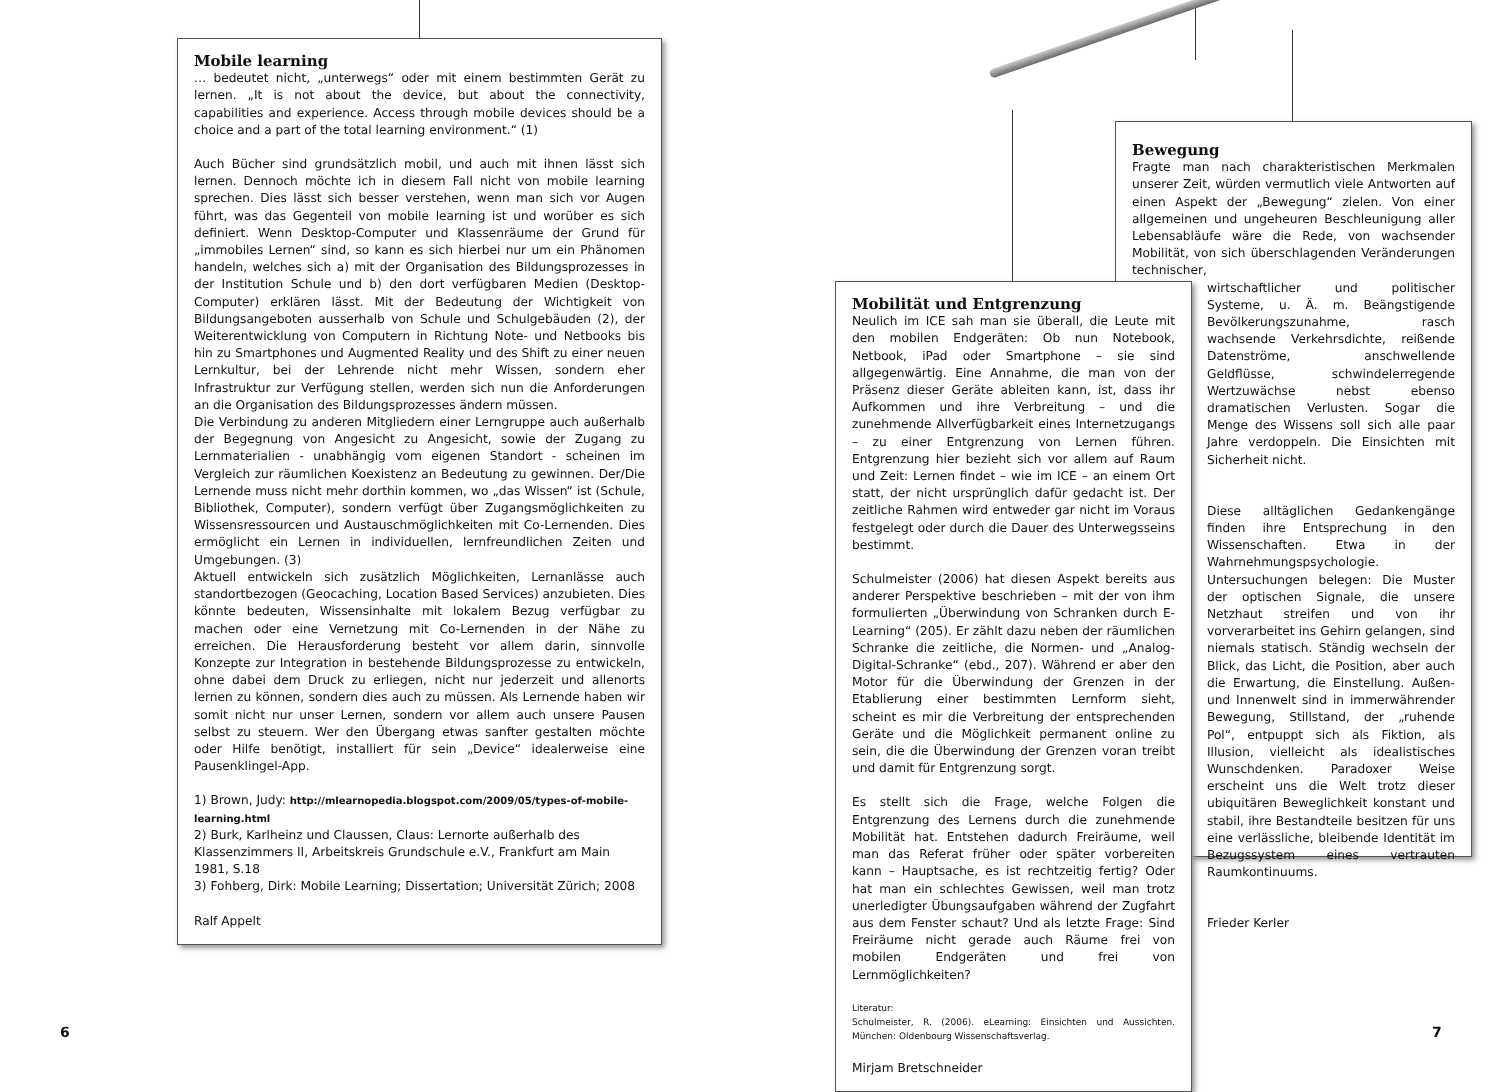Mobile learning
… bedeutet nicht, „unterwegs“ oder mit einem bestimmten Gerät zu lernen. „It is not about the device, but about the connectivity, capabilities and experience. Access through mobile devices should be a choice and a part of the total learning environment.“ (1)
Auch Bücher sind grundsätzlich mobil, und auch mit ihnen lässt sich lernen. Dennoch möchte ich in diesem Fall nicht von mobile learning sprechen. Dies lässt sich besser verstehen, wenn man sich vor Augen führt, was das Gegenteil von mobile learning ist und worüber es sich definiert. Wenn Desktop-Computer und Klassenräume der Grund für „immobiles Lernen“ sind, so kann es sich hierbei nur um ein Phänomen handeln, welches sich a) mit der Organisation des Bildungsprozesses in der Institution Schule und b) den dort verfügbaren Medien (Desktop-Computer) erklären lässt. Mit der Bedeutung der Wichtigkeit von Bildungsangeboten ausserhalb von Schule und Schulgebäuden (2), der Weiterentwicklung von Computern in Richtung Note- und Netbooks bis hin zu Smartphones und Augmented Reality und des Shift zu einer neuen Lernkultur, bei der Lehrende nicht mehr Wissen, sondern eher Infrastruktur zur Verfügung stellen, werden sich nun die Anforderungen an die Organisation des Bildungsprozesses ändern müssen.
Die Verbindung zu anderen Mitgliedern einer Lerngruppe auch außerhalb der Begegnung von Angesicht zu Angesicht, sowie der Zugang zu Lernmaterialien - unabhängig vom eigenen Standort - scheinen im Vergleich zur räumlichen Koexistenz an Bedeutung zu gewinnen. Der/Die Lernende muss nicht mehr dorthin kommen, wo „das Wissen“ ist (Schule, Bibliothek, Computer), sondern verfügt über Zugangsmöglichkeiten zu Wissensressourcen und Austauschmöglichkeiten mit Co-Lernenden. Dies ermöglicht ein Lernen in individuellen, lernfreundlichen Zeiten und Umgebungen. (3)
Aktuell entwickeln sich zusätzlich Möglichkeiten, Lernanlässe auch standortbezogen (Geocaching, Location Based Services) anzubieten. Dies könnte bedeuten, Wissensinhalte mit lokalem Bezug verfügbar zu machen oder eine Vernetzung mit Co-Lernenden in der Nähe zu erreichen. Die Herausforderung besteht vor allem darin, sinnvolle Konzepte zur Integration in bestehende Bildungsprozesse zu entwickeln, ohne dabei dem Druck zu erliegen, nicht nur jederzeit und allenorts lernen zu können, sondern dies auch zu müssen. Als Lernende haben wir somit nicht nur unser Lernen, sondern vor allem auch unsere Pausen selbst zu steuern. Wer den Übergang etwas sanfter gestalten möchte oder Hilfe benötigt, installiert für sein „Device“ idealerweise eine Pausenklingel-App.
1) Brown, Judy: http://mlearnopedia.blogspot.com/2009/05/types-of-mobile-learning.html
2) Burk, Karlheinz und Claussen, Claus: Lernorte außerhalb des Klassenzimmers II, Arbeitskreis Grundschule e.V., Frankfurt am Main 1981, S.18
3) Fohberg, Dirk: Mobile Learning; Dissertation; Universität Zürich; 2008
Ralf Appelt
Bewegung
Fragte man nach charakteristischen Merkmalen unserer Zeit, würden vermutlich viele Antworten auf einen Aspekt der „Bewegung“ zielen. Von einer allgemeinen und ungeheuren Beschleunigung aller Lebensabläufe wäre die Rede, von wachsender Mobilität, von sich überschlagenden Veränderungen technischer,
wirtschaftlicher und politischer Systeme, u. Ä. m. Beängstigende Bevölkerungszunahme, rasch wachsende Verkehrsdichte, reißende Datenströme, anschwellende Geldflüsse, schwindelerregende Wertzuwächse nebst ebenso dramatischen Verlusten. Sogar die Menge des Wissens soll sich alle paar Jahre verdoppeln. Die Einsichten mit Sicherheit nicht.
Diese alltäglichen Gedankengänge finden ihre Entsprechung in den Wissenschaften. Etwa in der Wahrnehmungspsychologie. Untersuchungen belegen: Die Muster der optischen Signale, die unsere Netzhaut streifen und von ihr vorverarbeitet ins Gehirn gelangen, sind niemals statisch. Ständig wechseln der Blick, das Licht, die Position, aber auch die Erwartung, die Einstellung. Außen- und Innenwelt sind in immerwährender Bewegung, Stillstand, der „ruhende Pol“, entpuppt sich als Fiktion, als Illusion, vielleicht als idealistisches Wunschdenken. Paradoxer Weise erscheint uns die Welt trotz dieser ubiquitären Beweglichkeit konstant und stabil, ihre Bestandteile besitzen für uns eine verlässliche, bleibende Identität im Bezugssystem eines vertrauten Raumkontinuums.
Frieder Kerler
Mobilität und Entgrenzung
Neulich im ICE sah man sie überall, die Leute mit den mobilen Endgeräten: Ob nun Notebook, Netbook, iPad oder Smartphone – sie sind allgegenwärtig. Eine Annahme, die man von der Präsenz dieser Geräte ableiten kann, ist, dass ihr Aufkommen und ihre Verbreitung – und die zunehmende Allverfügbarkeit eines Internetzugangs – zu einer Entgrenzung von Lernen führen. Entgrenzung hier bezieht sich vor allem auf Raum und Zeit: Lernen findet – wie im ICE – an einem Ort statt, der nicht ursprünglich dafür gedacht ist. Der zeitliche Rahmen wird entweder gar nicht im Voraus festgelegt oder durch die Dauer des Unterwegsseins bestimmt.
Schulmeister (2006) hat diesen Aspekt bereits aus anderer Perspektive beschrieben – mit der von ihm formulierten „Überwindung von Schranken durch E-Learning“ (205). Er zählt dazu neben der räumlichen Schranke die zeitliche, die Normen- und „Analog-Digital-Schranke“ (ebd., 207). Während er aber den Motor für die Überwindung der Grenzen in der Etablierung einer bestimmten Lernform sieht, scheint es mir die Verbreitung der entsprechenden Geräte und die Möglichkeit permanent online zu sein, die die Überwindung der Grenzen voran treibt und damit für Entgrenzung sorgt.
Es stellt sich die Frage, welche Folgen die Entgrenzung des Lernens durch die zunehmende Mobilität hat. Entstehen dadurch Freiräume, weil man das Referat früher oder später vorbereiten kann – Hauptsache, es ist rechtzeitig fertig? Oder hat man ein schlechtes Gewissen, weil man trotz unerledigter Übungsaufgaben während der Zugfahrt aus dem Fenster schaut? Und als letzte Frage: Sind Freiräume nicht gerade auch Räume frei von mobilen Endgeräten und frei von Lernmöglichkeiten?
Literatur:
Schulmeister, R. (2006). eLearning: Einsichten und Aussichten. München: Oldenbourg Wissenschaftsverlag.
Mirjam Bretschneider
6 7